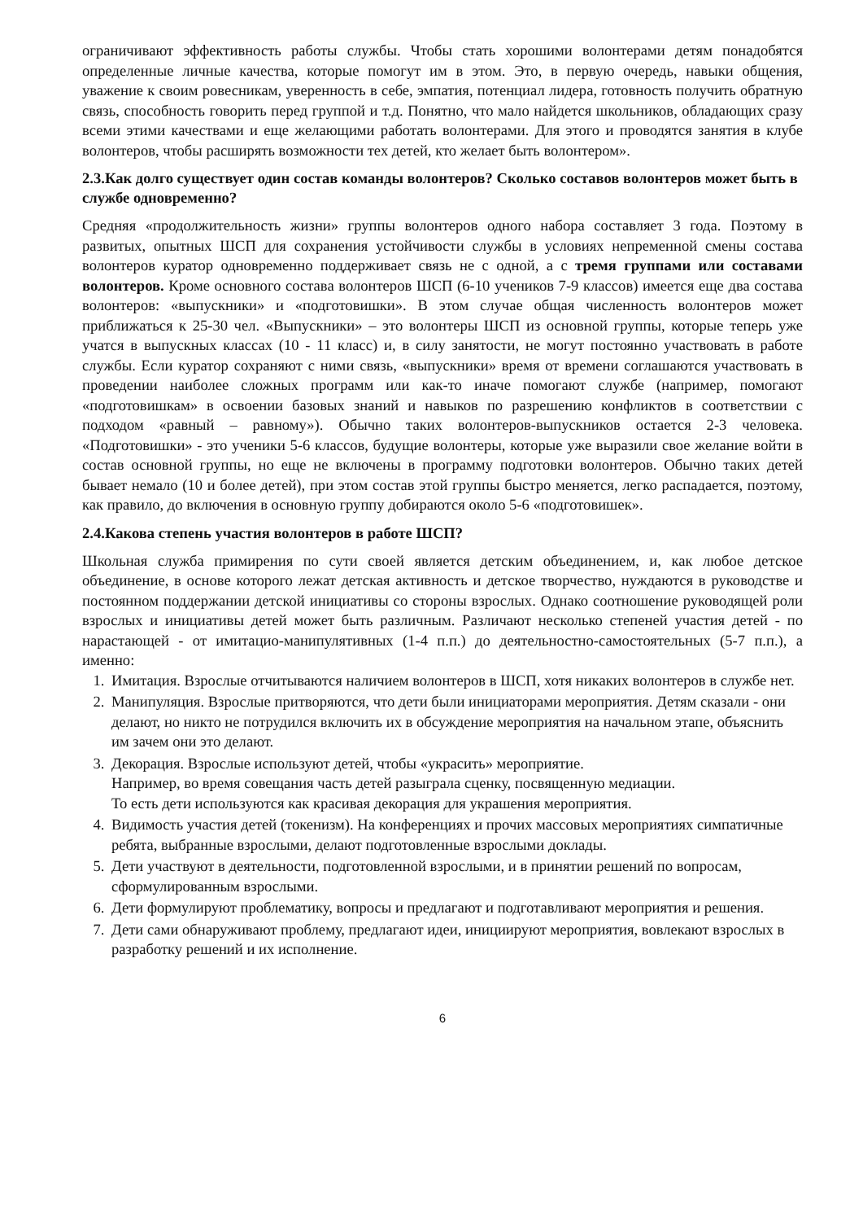ограничивают эффективность работы службы. Чтобы стать хорошими волонтерами детям понадобятся определенные личные качества, которые помогут им в этом. Это, в первую очередь, навыки общения, уважение к своим ровесникам, уверенность в себе, эмпатия, потенциал лидера, готовность получить обратную связь, способность говорить перед группой и т.д. Понятно, что мало найдется школьников, обладающих сразу всеми этими качествами и еще желающими работать волонтерами. Для этого и проводятся занятия в клубе волонтеров, чтобы расширять возможности тех детей, кто желает быть волонтером».
2.3.Как долго существует один состав команды волонтеров? Сколько составов волонтеров может быть в службе одновременно?
Средняя «продолжительность жизни» группы волонтеров одного набора составляет 3 года. Поэтому в развитых, опытных ШСП для сохранения устойчивости службы в условиях непременной смены состава волонтеров куратор одновременно поддерживает связь не с одной, а с тремя группами или составами волонтеров. Кроме основного состава волонтеров ШСП (6-10 учеников 7-9 классов) имеется еще два состава волонтеров: «выпускники» и «подготовишки». В этом случае общая численность волонтеров может приближаться к 25-30 чел. «Выпускники» – это волонтеры ШСП из основной группы, которые теперь уже учатся в выпускных классах (10 - 11 класс) и, в силу занятости, не могут постоянно участвовать в работе службы. Если куратор сохраняют с ними связь, «выпускники» время от времени соглашаются участвовать в проведении наиболее сложных программ или как-то иначе помогают службе (например, помогают «подготовишкам» в освоении базовых знаний и навыков по разрешению конфликтов в соответствии с подходом «равный – равному»). Обычно таких волонтеров-выпускников остается 2-3 человека. «Подготовишки» - это ученики 5-6 классов, будущие волонтеры, которые уже выразили свое желание войти в состав основной группы, но еще не включены в программу подготовки волонтеров. Обычно таких детей бывает немало (10 и более детей), при этом состав этой группы быстро меняется, легко распадается, поэтому, как правило, до включения в основную группу добираются около 5-6 «подготовишек».
2.4.Какова степень участия волонтеров в работе ШСП?
Школьная служба примирения по сути своей является детским объединением, и, как любое детское объединение, в основе которого лежат детская активность и детское творчество, нуждаются в руководстве и постоянном поддержании детской инициативы со стороны взрослых. Однако соотношение руководящей роли взрослых и инициативы детей может быть различным. Различают несколько степеней участия детей - по нарастающей - от имитацио-манипулятивных (1-4 п.п.) до деятельностно-самостоятельных (5-7 п.п.), а именно:
1. Имитация. Взрослые отчитываются наличием волонтеров в ШСП, хотя никаких волонтеров в службе нет.
2. Манипуляция. Взрослые притворяются, что дети были инициаторами мероприятия. Детям сказали - они делают, но никто не потрудился включить их в обсуждение мероприятия на начальном этапе, объяснить им зачем они это делают.
3. Декорация. Взрослые используют детей, чтобы «украсить» мероприятие.
Например, во время совещания часть детей разыграла сценку, посвященную медиации.
То есть дети используются как красивая декорация для украшения мероприятия.
4. Видимость участия детей (токенизм). На конференциях и прочих массовых мероприятиях симпатичные ребята, выбранные взрослыми, делают подготовленные взрослыми доклады.
5. Дети участвуют в деятельности, подготовленной взрослыми, и в принятии решений по вопросам, сформулированным взрослыми.
6. Дети формулируют проблематику, вопросы и предлагают и подготавливают мероприятия и решения.
7. Дети сами обнаруживают проблему, предлагают идеи, инициируют мероприятия, вовлекают взрослых в разработку решений и их исполнение.
6